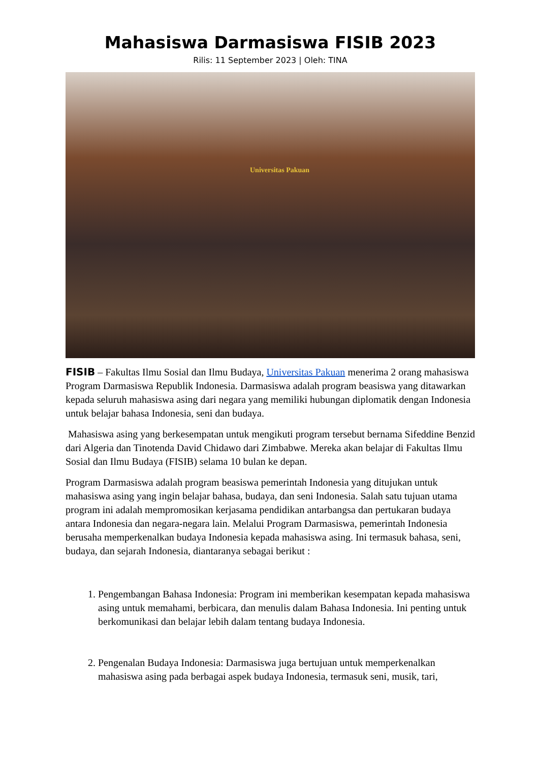Mahasiswa Darmasiswa FISIB 2023
Rilis: 11 September 2023 | Oleh: TINA
Universitas Pakuan
FISIB – Fakultas Ilmu Sosial dan Ilmu Budaya, Universitas Pakuan menerima 2 orang mahasiswa Program Darmasiswa Republik Indonesia. Darmasiswa adalah program beasiswa yang ditawarkan kepada seluruh mahasiswa asing dari negara yang memiliki hubungan diplomatik dengan Indonesia untuk belajar bahasa Indonesia, seni dan budaya.
Mahasiswa asing yang berkesempatan untuk mengikuti program tersebut bernama Sifeddine Benzid dari Algeria dan Tinotenda David Chidawo dari Zimbabwe. Mereka akan belajar di Fakultas Ilmu Sosial dan Ilmu Budaya (FISIB) selama 10 bulan ke depan.
Program Darmasiswa adalah program beasiswa pemerintah Indonesia yang ditujukan untuk mahasiswa asing yang ingin belajar bahasa, budaya, dan seni Indonesia. Salah satu tujuan utama program ini adalah mempromosikan kerjasama pendidikan antarbangsa dan pertukaran budaya antara Indonesia dan negara-negara lain. Melalui Program Darmasiswa, pemerintah Indonesia berusaha memperkenalkan budaya Indonesia kepada mahasiswa asing. Ini termasuk bahasa, seni, budaya, dan sejarah Indonesia, diantaranya sebagai berikut :
1. Pengembangan Bahasa Indonesia: Program ini memberikan kesempatan kepada mahasiswa asing untuk memahami, berbicara, dan menulis dalam Bahasa Indonesia. Ini penting untuk berkomunikasi dan belajar lebih dalam tentang budaya Indonesia.
2. Pengenalan Budaya Indonesia: Darmasiswa juga bertujuan untuk memperkenalkan mahasiswa asing pada berbagai aspek budaya Indonesia, termasuk seni, musik, tari,